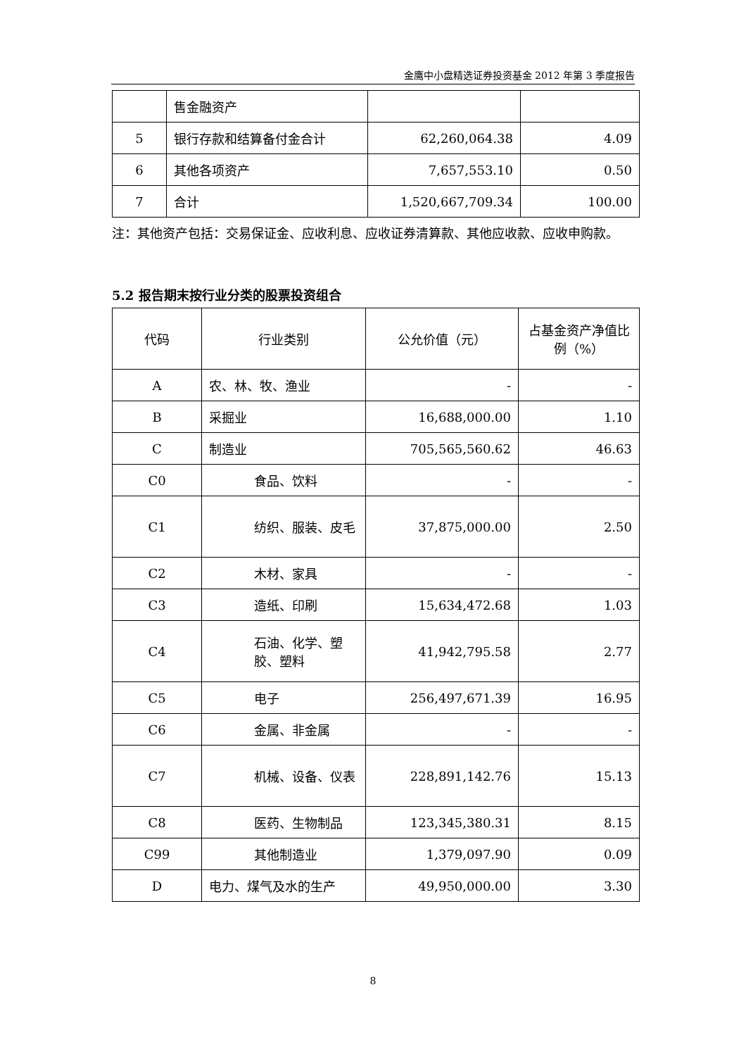金鹰中小盘精选证券投资基金 2012 年第 3 季度报告
| | 售金融资产 | | |
| 5 | 银行存款和结算备付金合计 | 62,260,064.38 | 4.09 |
| 6 | 其他各项资产 | 7,657,553.10 | 0.50 |
| 7 | 合计 | 1,520,667,709.34 | 100.00 |
注：其他资产包括：交易保证金、应收利息、应收证券清算款、其他应收款、应收申购款。
5.2 报告期末按行业分类的股票投资组合
| 代码 | 行业类别 | 公允价值（元） | 占基金资产净值比例（%） |
| --- | --- | --- | --- |
| A | 农、林、牧、渔业 | - | - |
| B | 采掘业 | 16,688,000.00 | 1.10 |
| C | 制造业 | 705,565,560.62 | 46.63 |
| C0 | 食品、饮料 | - | - |
| C1 | 纺织、服装、皮毛 | 37,875,000.00 | 2.50 |
| C2 | 木材、家具 | - | - |
| C3 | 造纸、印刷 | 15,634,472.68 | 1.03 |
| C4 | 石油、化学、塑胶、塑料 | 41,942,795.58 | 2.77 |
| C5 | 电子 | 256,497,671.39 | 16.95 |
| C6 | 金属、非金属 | - | - |
| C7 | 机械、设备、仪表 | 228,891,142.76 | 15.13 |
| C8 | 医药、生物制品 | 123,345,380.31 | 8.15 |
| C99 | 其他制造业 | 1,379,097.90 | 0.09 |
| D | 电力、煤气及水的生产 | 49,950,000.00 | 3.30 |
8